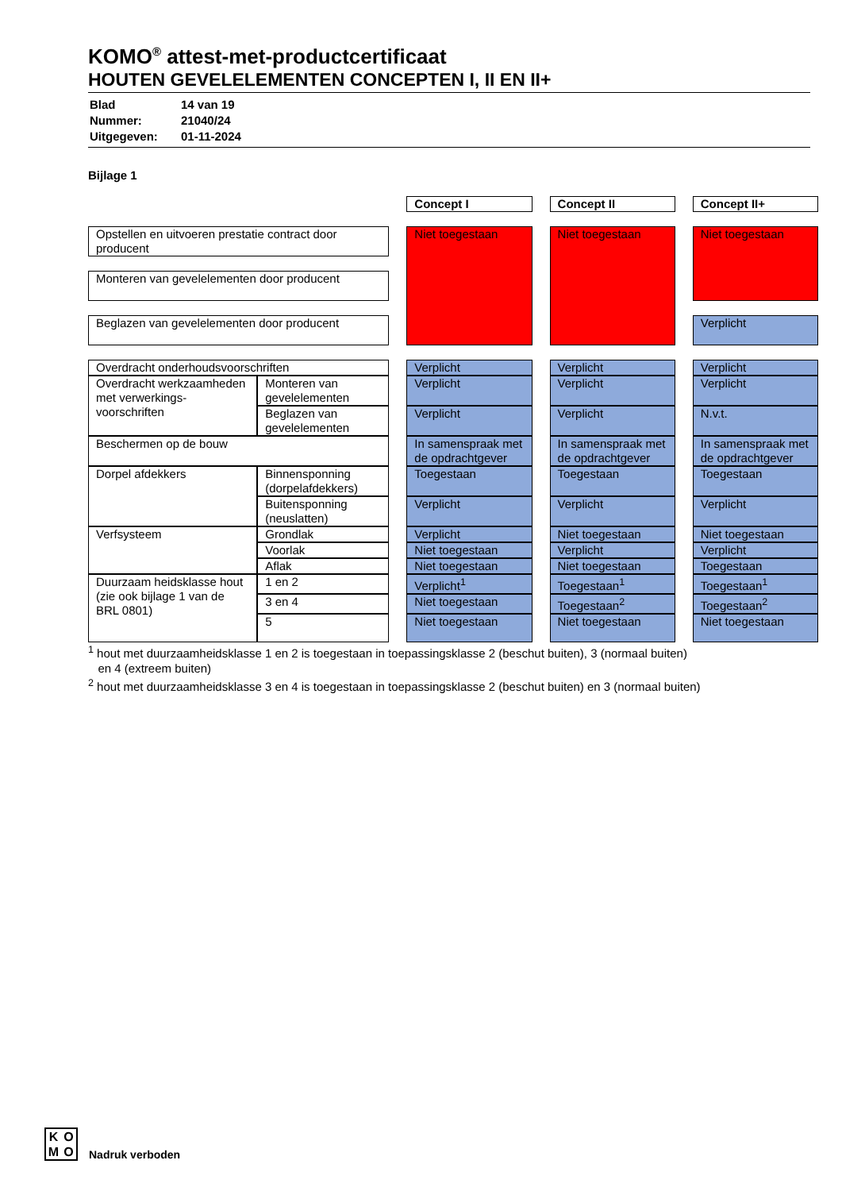KOMO<sup>®</sup> attest-met-productcertificaat
HOUTEN GEVELELEMENTEN CONCEPTEN I, II EN II+
| Blad | 14 van 19 |
| Nummer: | 21040/24 |
| Uitgegeven: | 01-11-2024 |
Bijlage 1
| | | | Concept I | | Concept II | | Concept II+ |
| Opstellen en uitvoeren prestatie contract door producent | | | Niet toegestaan | | Niet toegestaan | | Niet toegestaan |
| Monteren van gevelelementen door producent | | | | | | | |
| Beglazen van gevelelementen door producent | | | | | | | Verplicht |
| Overdracht onderhoudsvoorschriften | | | Verplicht | | Verplicht | | Verplicht |
| Overdracht werkzaamheden met verwerkings-voorschriften | Monteren van gevelelementen | | Verplicht | | Verplicht | | Verplicht |
| | Beglazen van gevelelementen | | Verplicht | | Verplicht | | N.v.t. |
| Beschermen op de bouw | | | In samenspraak met de opdrachtgever | | In samenspraak met de opdrachtgever | | In samenspraak met de opdrachtgever |
| Dorpel afdekkers | Binnensponning (dorpelafdekkers) | | Toegestaan | | Toegestaan | | Toegestaan |
| | Buitensponning (neuslatten) | | Verplicht | | Verplicht | | Verplicht |
| Verfsysteem | Grondlak | | Verplicht | | Niet toegestaan | | Niet toegestaan |
| | Voorlak | | Niet toegestaan | | Verplicht | | Verplicht |
| | Aflak | | Niet toegestaan | | Niet toegestaan | | Toegestaan |
| Duurzaam heidsklasse hout (zie ook bijlage 1 van de BRL 0801) | 1 en 2 | | Verplicht<sup>1</sup> | | Toegestaan<sup>1</sup> | | Toegestaan<sup>1</sup> |
| | 3 en 4 | | Niet toegestaan | | Toegestaan<sup>2</sup> | | Toegestaan<sup>2</sup> |
| | 5 | | Niet toegestaan | | Niet toegestaan | | Niet toegestaan |
<sup>1</sup> hout met duurzaamheidsklasse 1 en 2 is toegestaan in toepassingsklasse 2 (beschut buiten), 3 (normaal buiten)
en 4 (extreem buiten)
<sup>2</sup> hout met duurzaamheidsklasse 3 en 4 is toegestaan in toepassingsklasse 2 (beschut buiten) en 3 (normaal buiten)
KOMO
Nadruk verboden